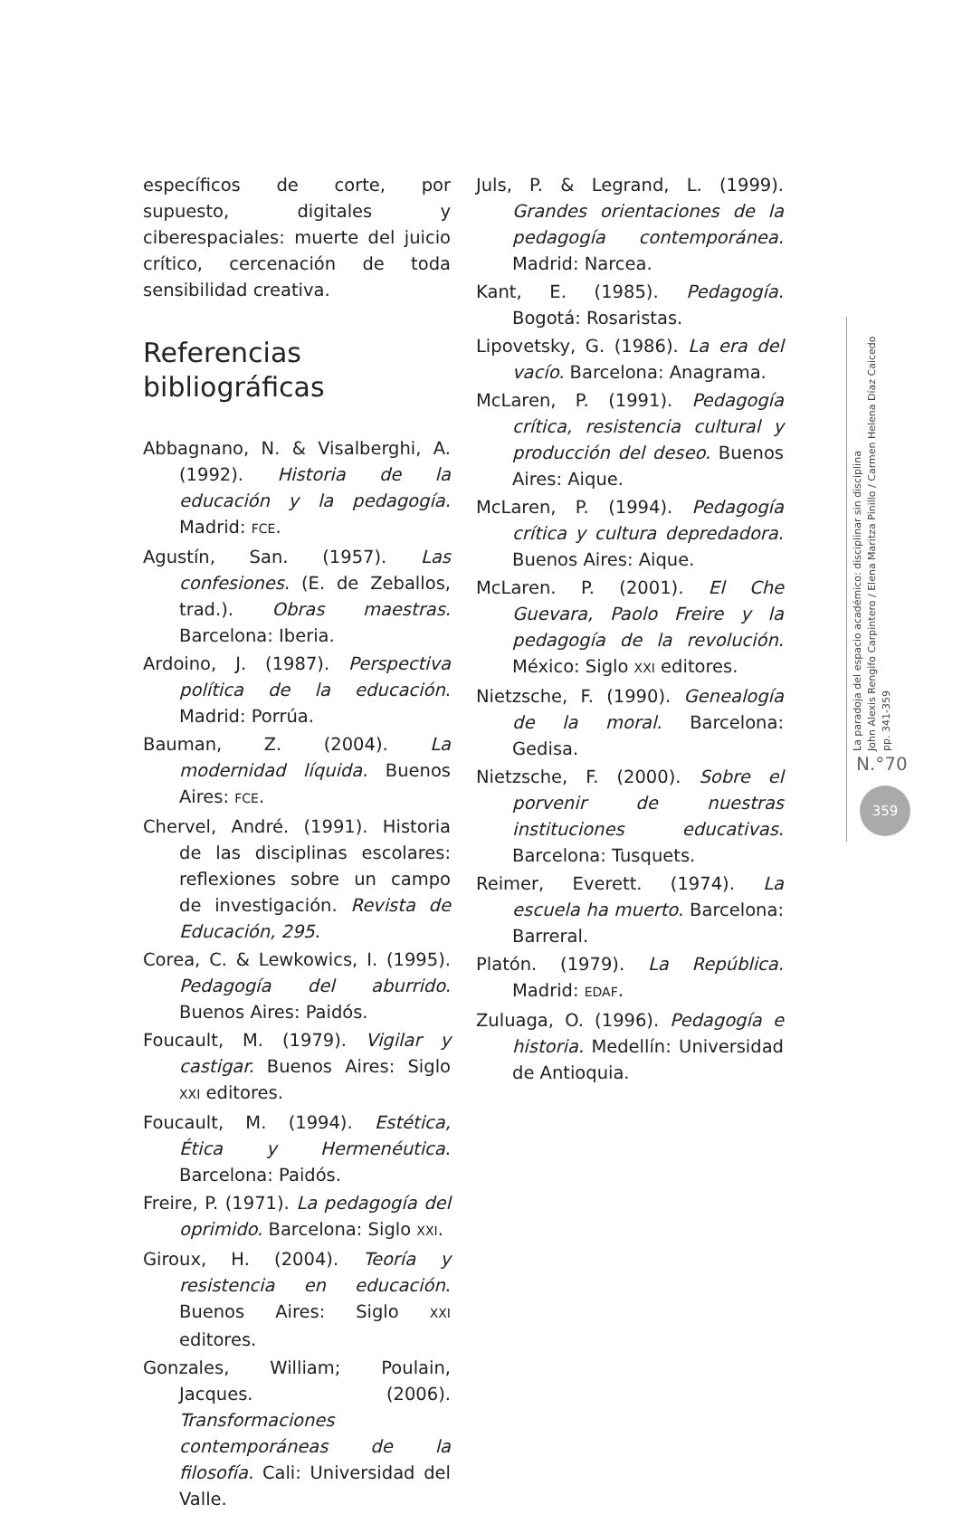específicos de corte, por supuesto, digitales y ciberespaciales: muerte del juicio crítico, cercenación de toda sensibilidad creativa.
Referencias
bibliográficas
Abbagnano, N. & Visalberghi, A. (1992). Historia de la educación y la pedagogía. Madrid: FCE.
Agustín, San. (1957). Las confesiones. (E. de Zeballos, trad.). Obras maestras. Barcelona: Iberia.
Ardoino, J. (1987). Perspectiva política de la educación. Madrid: Porrúa.
Bauman, Z. (2004). La modernidad líquida. Buenos Aires: FCE.
Chervel, André. (1991). Historia de las disciplinas escolares: reflexiones sobre un campo de investigación. Revista de Educación, 295.
Corea, C. & Lewkowics, I. (1995). Pedagogía del aburrido. Buenos Aires: Paidós.
Foucault, M. (1979). Vigilar y castigar. Buenos Aires: Siglo XXI editores.
Foucault, M. (1994). Estética, Ética y Hermenéutica. Barcelona: Paidós.
Freire, P. (1971). La pedagogía del oprimido. Barcelona: Siglo XXI.
Giroux, H. (2004). Teoría y resistencia en educación. Buenos Aires: Siglo XXI editores.
Gonzales, William; Poulain, Jacques. (2006). Transformaciones contemporáneas de la filosofía. Cali: Universidad del Valle.
Juls, P. & Legrand, L. (1999). Grandes orientaciones de la pedagogía contemporánea. Madrid: Narcea.
Kant, E. (1985). Pedagogía. Bogotá: Rosaristas.
Lipovetsky, G. (1986). La era del vacío. Barcelona: Anagrama.
McLaren, P. (1991). Pedagogía crítica, resistencia cultural y producción del deseo. Buenos Aires: Aique.
McLaren, P. (1994). Pedagogía crítica y cultura depredadora. Buenos Aires: Aique.
McLaren. P. (2001). El Che Guevara, Paolo Freire y la pedagogía de la revolución. México: Siglo XXI editores.
Nietzsche, F. (1990). Genealogía de la moral. Barcelona: Gedisa.
Nietzsche, F. (2000). Sobre el porvenir de nuestras instituciones educativas. Barcelona: Tusquets.
Reimer, Everett. (1974). La escuela ha muerto. Barcelona: Barreral.
Platón. (1979). La República. Madrid: EDAF.
Zuluaga, O. (1996). Pedagogía e historia. Medellín: Universidad de Antioquia.
La paradoja del espacio académico: disciplinar sin disciplina
John Alexis Rengifo Carpintero / Elena Maritza Pinillo / Carmen Helena Díaz Caicedo
pp. 341-359
N.°70
359